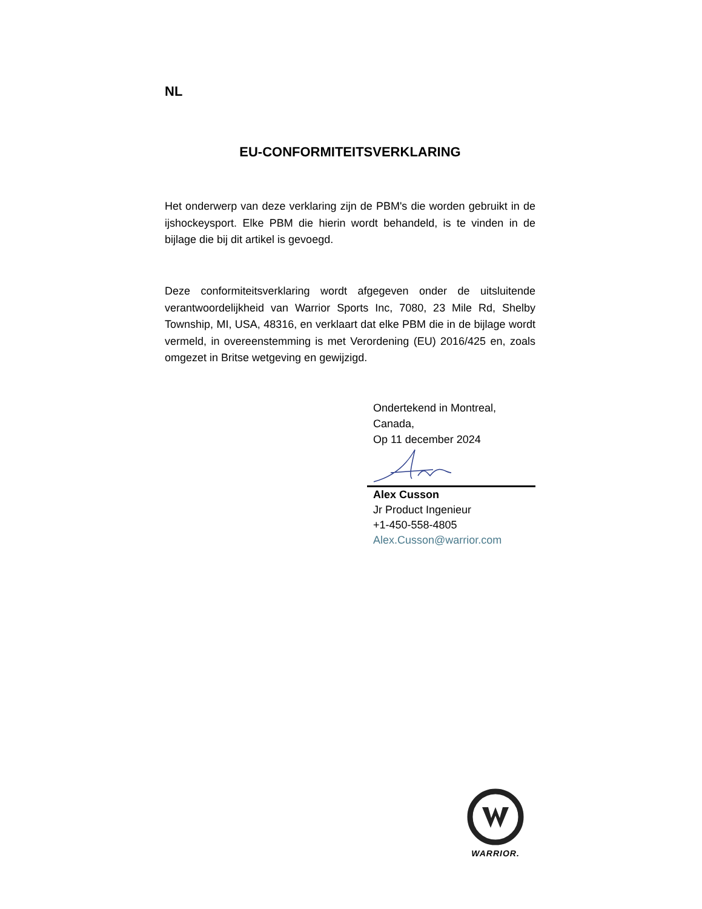NL
EU-CONFORMITEITSVERKLARING
Het onderwerp van deze verklaring zijn de PBM's die worden gebruikt in de ijshockeysport. Elke PBM die hierin wordt behandeld, is te vinden in de bijlage die bij dit artikel is gevoegd.
Deze conformiteitsverklaring wordt afgegeven onder de uitsluitende verantwoordelijkheid van Warrior Sports Inc, 7080, 23 Mile Rd, Shelby Township, MI, USA, 48316, en verklaart dat elke PBM die in de bijlage wordt vermeld, in overeenstemming is met Verordening (EU) 2016/425 en, zoals omgezet in Britse wetgeving en gewijzigd.
Ondertekend in Montreal,
Canada,
Op 11 december 2024
Alex Cusson
Jr Product Ingenieur
+1-450-558-4805
Alex.Cusson@warrior.com
WARRIOR.